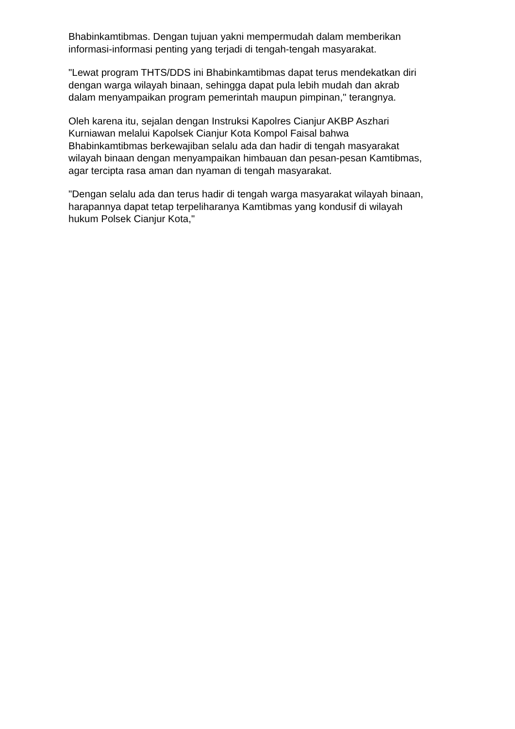Bhabinkamtibmas. Dengan tujuan yakni mempermudah dalam memberikan
informasi-informasi penting yang terjadi di tengah-tengah masyarakat.
"Lewat program THTS/DDS ini Bhabinkamtibmas dapat terus mendekatkan diri
dengan warga wilayah binaan, sehingga dapat pula lebih mudah dan akrab
dalam menyampaikan program pemerintah maupun pimpinan," terangnya.
Oleh karena itu, sejalan dengan Instruksi Kapolres Cianjur AKBP Aszhari
Kurniawan melalui Kapolsek Cianjur Kota Kompol Faisal bahwa
Bhabinkamtibmas berkewajiban selalu ada dan hadir di tengah masyarakat
wilayah binaan dengan menyampaikan himbauan dan pesan-pesan Kamtibmas,
agar tercipta rasa aman dan nyaman di tengah masyarakat.
"Dengan selalu ada dan terus hadir di tengah warga masyarakat wilayah binaan,
harapannya dapat tetap terpeliharanya Kamtibmas yang kondusif di wilayah
hukum Polsek Cianjur Kota,"